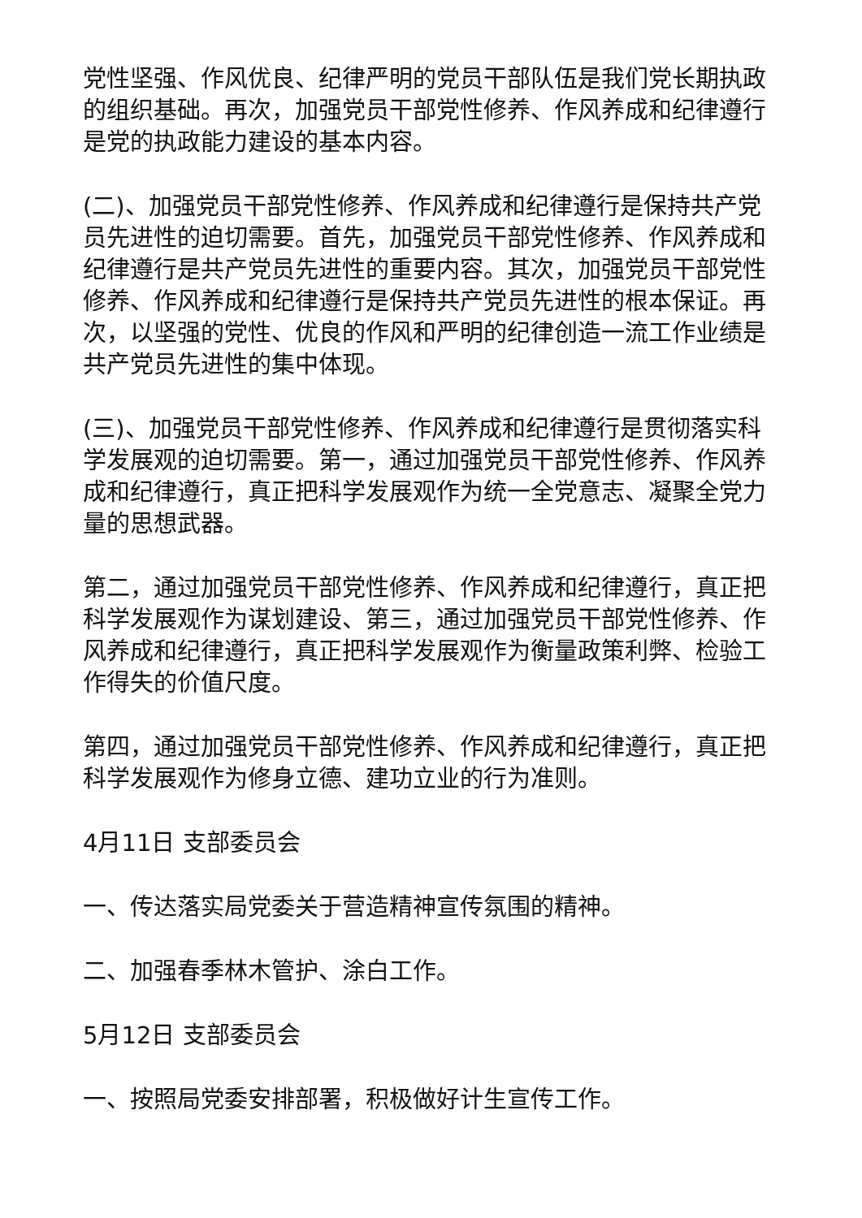党性坚强、作风优良、纪律严明的党员干部队伍是我们党长期执政的组织基础。再次，加强党员干部党性修养、作风养成和纪律遵行是党的执政能力建设的基本内容。
(二)、加强党员干部党性修养、作风养成和纪律遵行是保持共产党员先进性的迫切需要。首先，加强党员干部党性修养、作风养成和纪律遵行是共产党员先进性的重要内容。其次，加强党员干部党性修养、作风养成和纪律遵行是保持共产党员先进性的根本保证。再次，以坚强的党性、优良的作风和严明的纪律创造一流工作业绩是共产党员先进性的集中体现。
(三)、加强党员干部党性修养、作风养成和纪律遵行是贯彻落实科学发展观的迫切需要。第一，通过加强党员干部党性修养、作风养成和纪律遵行，真正把科学发展观作为统一全党意志、凝聚全党力量的思想武器。
第二，通过加强党员干部党性修养、作风养成和纪律遵行，真正把科学发展观作为谋划建设、第三，通过加强党员干部党性修养、作风养成和纪律遵行，真正把科学发展观作为衡量政策利弊、检验工作得失的价值尺度。
第四，通过加强党员干部党性修养、作风养成和纪律遵行，真正把科学发展观作为修身立德、建功立业的行为准则。
4月11日 支部委员会
一、传达落实局党委关于营造精神宣传氛围的精神。
二、加强春季林木管护、涂白工作。
5月12日 支部委员会
一、按照局党委安排部署，积极做好计生宣传工作。